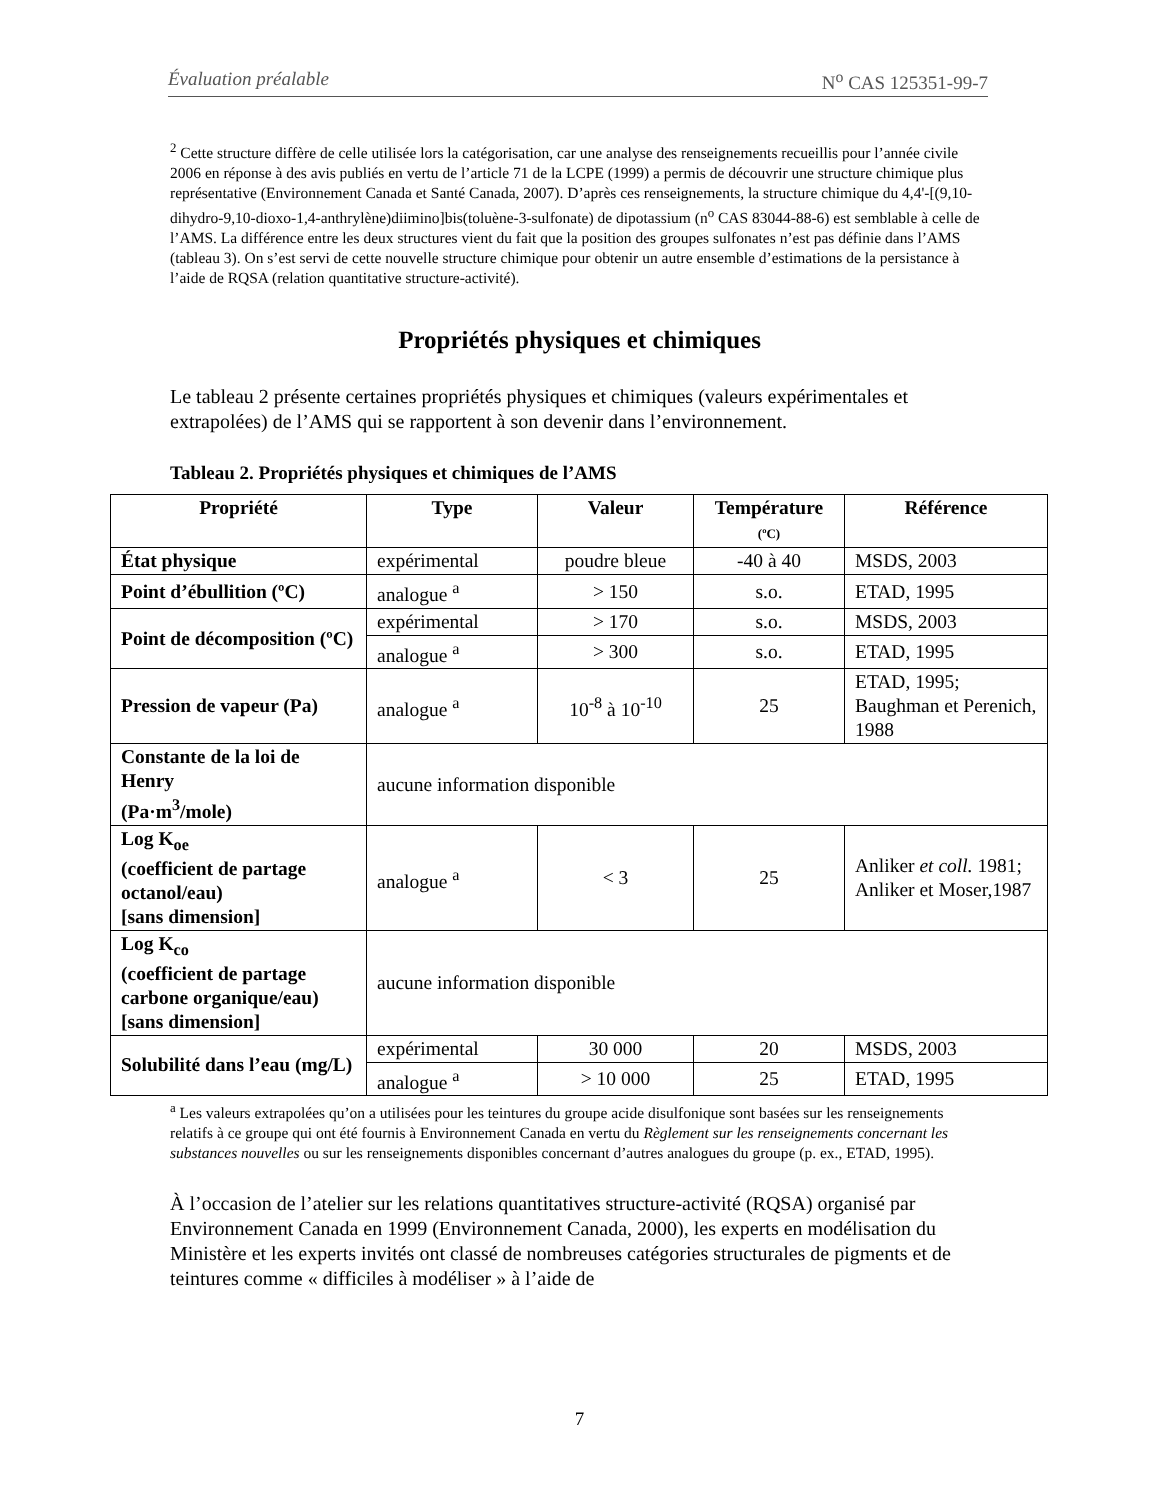Évaluation préalable N<sup>o</sup> CAS 125351-99-7
<sup>2</sup> Cette structure diffère de celle utilisée lors la catégorisation, car une analyse des renseignements recueillis pour l’année civile 2006 en réponse à des avis publiés en vertu de l’article 71 de la LCPE (1999) a permis de découvrir une structure chimique plus représentative (Environnement Canada et Santé Canada, 2007). D’après ces renseignements, la structure chimique du 4,4'-[(9,10-dihydro-9,10-dioxo-1,4-anthrylène)diimino]bis(toluène-3-sulfonate) de dipotassium (n<sup>o</sup> CAS 83044-88-6) est semblable à celle de l’AMS. La différence entre les deux structures vient du fait que la position des groupes sulfonates n’est pas définie dans l’AMS (tableau 3). On s’est servi de cette nouvelle structure chimique pour obtenir un autre ensemble d’estimations de la persistance à l’aide de RQSA (relation quantitative structure-activité).
Propriétés physiques et chimiques
Le tableau 2 présente certaines propriétés physiques et chimiques (valeurs expérimentales et extrapolées) de l’AMS qui se rapportent à son devenir dans l’environnement.
Tableau 2. Propriétés physiques et chimiques de l’AMS
| Propriété | Type | Valeur | Température (ºC) | Référence |
| --- | --- | --- | --- | --- |
| État physique | expérimental | poudre bleue | -40 à 40 | MSDS, 2003 |
| Point d’ébullition (ºC) | analogue <sup>a</sup> | > 150 | s.o. | ETAD, 1995 |
| Point de décomposition (ºC) | expérimental | > 170 | s.o. | MSDS, 2003 |
| | analogue <sup>a</sup> | > 300 | s.o. | ETAD, 1995 |
| Pression de vapeur (Pa) | analogue <sup>a</sup> | 10<sup>-8</sup> à 10<sup>-10</sup> | 25 | ETAD, 1995; Baughman et Perenich, 1988 |
| Constante de la loi de Henry (Pa·m<sup>3</sup>/mole) | aucune information disponible | | | |
| Log K<sub>oe</sub> (coefficient de partage octanol/eau) [sans dimension] | analogue <sup>a</sup> | < 3 | 25 | Anliker et coll. 1981; Anliker et Moser,1987 |
| Log K<sub>co</sub> (coefficient de partage carbone organique/eau) [sans dimension] | aucune information disponible | | | |
| Solubilité dans l’eau (mg/L) | expérimental | 30 000 | 20 | MSDS, 2003 |
| | analogue <sup>a</sup> | > 10 000 | 25 | ETAD, 1995 |
<sup>a</sup> Les valeurs extrapolées qu’on a utilisées pour les teintures du groupe acide disulfonique sont basées sur les renseignements relatifs à ce groupe qui ont été fournis à Environnement Canada en vertu du Règlement sur les renseignements concernant les substances nouvelles ou sur les renseignements disponibles concernant d’autres analogues du groupe (p. ex., ETAD, 1995).
À l’occasion de l’atelier sur les relations quantitatives structure-activité (RQSA) organisé par Environnement Canada en 1999 (Environnement Canada, 2000), les experts en modélisation du Ministère et les experts invités ont classé de nombreuses catégories structurales de pigments et de teintures comme « difficiles à modéliser » à l’aide de
7